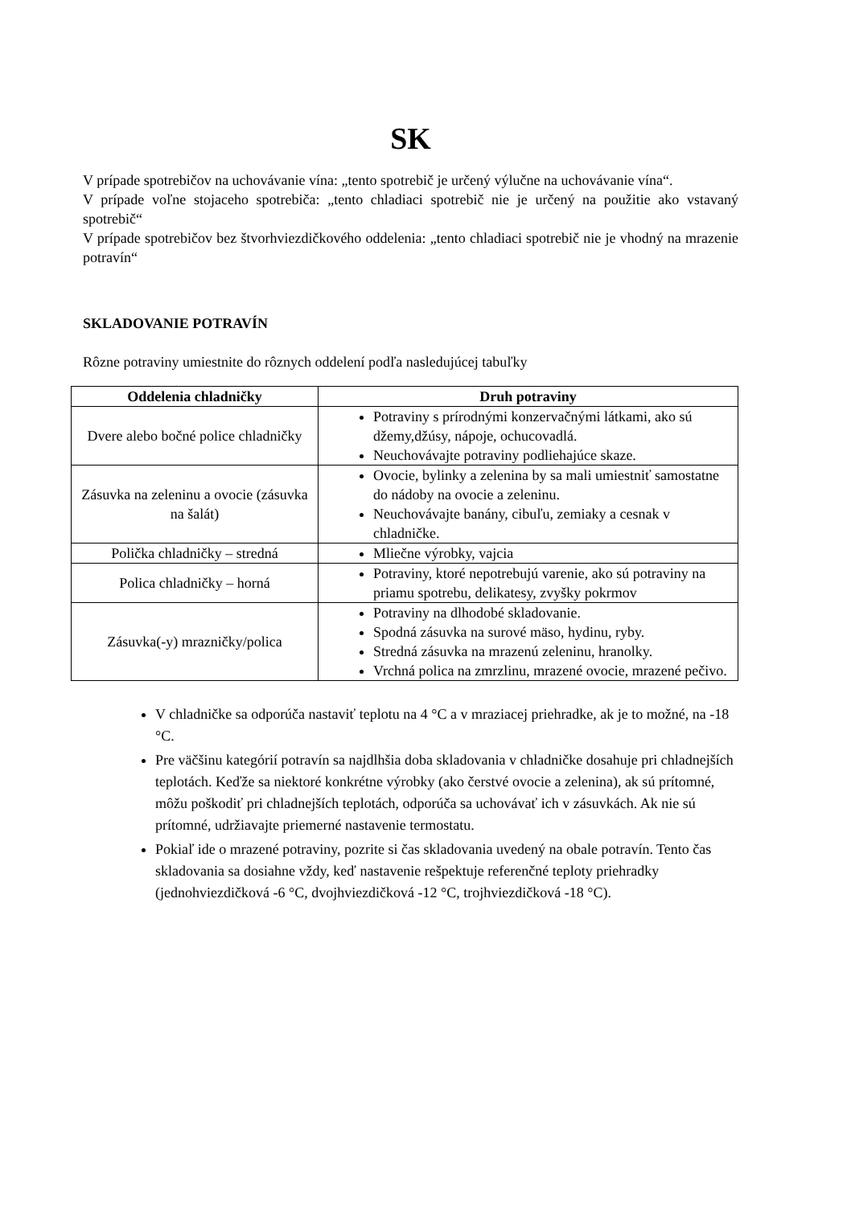SK
V prípade spotrebičov na uchovávanie vína: „tento spotrebič je určený výlučne na uchovávanie vína“.
V prípade voľne stojaceho spotrebiča: „tento chladiaci spotrebič nie je určený na použitie ako vstavaný spotrebič“
V prípade spotrebičov bez štvorhviezdičkového oddelenia: „tento chladiaci spotrebič nie je vhodný na mrazenie potravín“
SKLADOVANIE POTRAVÍN
Rôzne potraviny umiestnite do rôznych oddelení podľa nasledujúcej tabuľky
| Oddelenia chladničky | Druh potraviny |
| --- | --- |
| Dvere alebo bočné police chladničky | Potraviny s prírodnými konzervačnými látkami, ako sú džemy,džúsy, nápoje, ochucovadlá. Neuchovávajte potraviny podliehajúce skaze. |
| Zásuvka na zeleninu a ovocie (zásuvka na šalát) | Ovocie, bylinky a zelenina by sa mali umiestniť samostatne do nádoby na ovocie a zeleninu. Neuchovávajte banány, cibuľu, zemiaky a cesnak v chladničke. |
| Polička chladničky – stredná | Mliečne výrobky, vajcia |
| Polica chladničky – horná | Potraviny, ktoré nepotrebujú varenie, ako sú potraviny na priamu spotrebu, delikatesy, zvyšky pokrmov |
| Zásuvka(-y) mrazničky/polica | Potraviny na dlhodobé skladovanie. Spodná zásuvka na surové mäso, hydinu, ryby. Stredná zásuvka na mrazenú zeleninu, hranolky. Vrchná polica na zmrzlinu, mrazené ovocie, mrazené pečivo. |
V chladničke sa odporúča nastaviť teplotu na 4 °C a v mraziacej priehradke, ak je to možné, na -18 °C.
Pre väčšinu kategórií potravín sa najdlhšia doba skladovania v chladničke dosahuje pri chladnejších teplotách. Keďže sa niektoré konkrétne výrobky (ako čerstvé ovocie a zelenina), ak sú prítomné, môžu poškodiť pri chladnejších teplotách, odporúča sa uchovávať ich v zásuvkách. Ak nie sú prítomné, udržiavajte priemerné nastavenie termostatu.
Pokiaľ ide o mrazené potraviny, pozrite si čas skladovania uvedený na obale potravín. Tento čas skladovania sa dosiahne vždy, keď nastavenie rešpektuje referenčné teploty priehradky (jednohviezdičková -6 °C, dvojhviezdičková -12 °C, trojhviezdičková -18 °C).